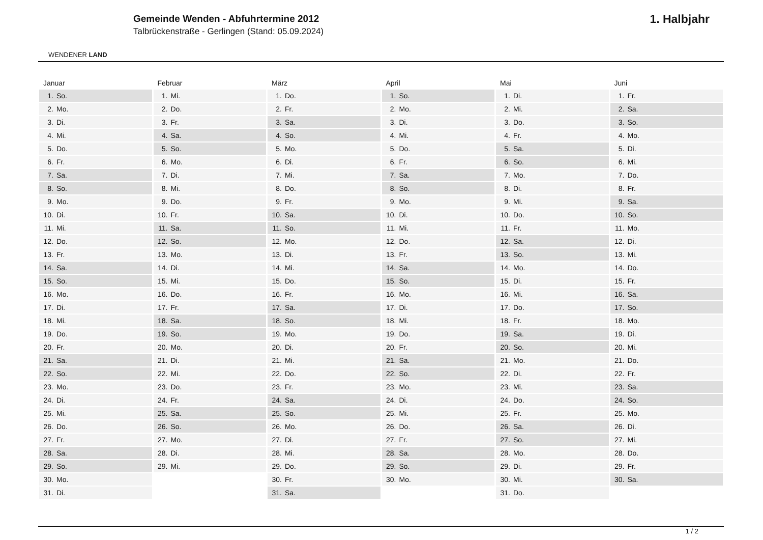WENDENER LAND
Gemeinde Wenden - Abfuhrtermine 2012
Talbrückenstraße - Gerlingen (Stand: 05.09.2024)
1. Halbjahr
| Januar | Februar | März | April | Mai | Juni |
| --- | --- | --- | --- | --- | --- |
| 1. So. | 1. Mi. | 1. Do. | 1. So. | 1. Di. | 1. Fr. |
| 2. Mo. | 2. Do. | 2. Fr. | 2. Mo. | 2. Mi. | 2. Sa. |
| 3. Di. | 3. Fr. | 3. Sa. | 3. Di. | 3. Do. | 3. So. |
| 4. Mi. | 4. Sa. | 4. So. | 4. Mi. | 4. Fr. | 4. Mo. |
| 5. Do. | 5. So. | 5. Mo. | 5. Do. | 5. Sa. | 5. Di. |
| 6. Fr. | 6. Mo. | 6. Di. | 6. Fr. | 6. So. | 6. Mi. |
| 7. Sa. | 7. Di. | 7. Mi. | 7. Sa. | 7. Mo. | 7. Do. |
| 8. So. | 8. Mi. | 8. Do. | 8. So. | 8. Di. | 8. Fr. |
| 9. Mo. | 9. Do. | 9. Fr. | 9. Mo. | 9. Mi. | 9. Sa. |
| 10. Di. | 10. Fr. | 10. Sa. | 10. Di. | 10. Do. | 10. So. |
| 11. Mi. | 11. Sa. | 11. So. | 11. Mi. | 11. Fr. | 11. Mo. |
| 12. Do. | 12. So. | 12. Mo. | 12. Do. | 12. Sa. | 12. Di. |
| 13. Fr. | 13. Mo. | 13. Di. | 13. Fr. | 13. So. | 13. Mi. |
| 14. Sa. | 14. Di. | 14. Mi. | 14. Sa. | 14. Mo. | 14. Do. |
| 15. So. | 15. Mi. | 15. Do. | 15. So. | 15. Di. | 15. Fr. |
| 16. Mo. | 16. Do. | 16. Fr. | 16. Mo. | 16. Mi. | 16. Sa. |
| 17. Di. | 17. Fr. | 17. Sa. | 17. Di. | 17. Do. | 17. So. |
| 18. Mi. | 18. Sa. | 18. So. | 18. Mi. | 18. Fr. | 18. Mo. |
| 19. Do. | 19. So. | 19. Mo. | 19. Do. | 19. Sa. | 19. Di. |
| 20. Fr. | 20. Mo. | 20. Di. | 20. Fr. | 20. So. | 20. Mi. |
| 21. Sa. | 21. Di. | 21. Mi. | 21. Sa. | 21. Mo. | 21. Do. |
| 22. So. | 22. Mi. | 22. Do. | 22. So. | 22. Di. | 22. Fr. |
| 23. Mo. | 23. Do. | 23. Fr. | 23. Mo. | 23. Mi. | 23. Sa. |
| 24. Di. | 24. Fr. | 24. Sa. | 24. Di. | 24. Do. | 24. So. |
| 25. Mi. | 25. Sa. | 25. So. | 25. Mi. | 25. Fr. | 25. Mo. |
| 26. Do. | 26. So. | 26. Mo. | 26. Do. | 26. Sa. | 26. Di. |
| 27. Fr. | 27. Mo. | 27. Di. | 27. Fr. | 27. So. | 27. Mi. |
| 28. Sa. | 28. Di. | 28. Mi. | 28. Sa. | 28. Mo. | 28. Do. |
| 29. So. | 29. Mi. | 29. Do. | 29. So. | 29. Di. | 29. Fr. |
| 30. Mo. | | 30. Fr. | 30. Mo. | 30. Mi. | 30. Sa. |
| 31. Di. | | 31. Sa. | | 31. Do. | |
1 / 2